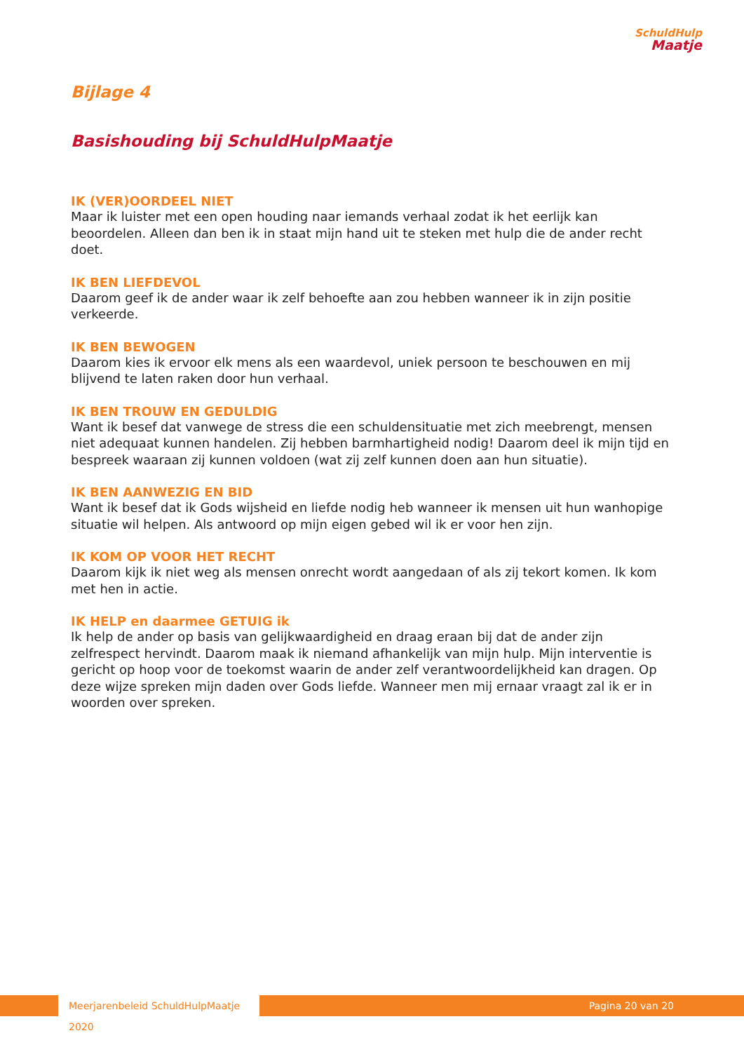SchuldHulp
Maatje
Bijlage 4
Basishouding bij SchuldHulpMaatje
IK (VER)OORDEEL NIET
Maar ik luister met een open houding naar iemands verhaal zodat ik het eerlijk kan beoordelen. Alleen dan ben ik in staat mijn hand uit te steken met hulp die de ander recht doet.
IK BEN LIEFDEVOL
Daarom geef ik de ander waar ik zelf behoefte aan zou hebben wanneer ik in zijn positie verkeerde.
IK BEN BEWOGEN
Daarom kies ik ervoor elk mens als een waardevol, uniek persoon te beschouwen en mij blijvend te laten raken door hun verhaal.
IK BEN TROUW EN GEDULDIG
Want ik besef dat vanwege de stress die een schuldensituatie met zich meebrengt, mensen niet adequaat kunnen handelen. Zij hebben barmhartigheid nodig! Daarom deel ik mijn tijd en bespreek waaraan zij kunnen voldoen (wat zij zelf kunnen doen aan hun situatie).
IK BEN AANWEZIG EN BID
Want ik besef dat ik Gods wijsheid en liefde nodig heb wanneer ik mensen uit hun wanhopige situatie wil helpen. Als antwoord op mijn eigen gebed wil ik er voor hen zijn.
IK KOM OP VOOR HET RECHT
Daarom kijk ik niet weg als mensen onrecht wordt aangedaan of als zij tekort komen. Ik kom met hen in actie.
IK HELP en daarmee GETUIG ik
Ik help de ander op basis van gelijkwaardigheid en draag eraan bij dat de ander zijn zelfrespect hervindt. Daarom maak ik niemand afhankelijk van mijn hulp. Mijn interventie is gericht op hoop voor de toekomst waarin de ander zelf verantwoordelijkheid kan dragen. Op deze wijze spreken mijn daden over Gods liefde. Wanneer men mij ernaar vraagt zal ik er in woorden over spreken.
Meerjarenbeleid SchuldHulpMaatje 2020
Pagina 20 van 20